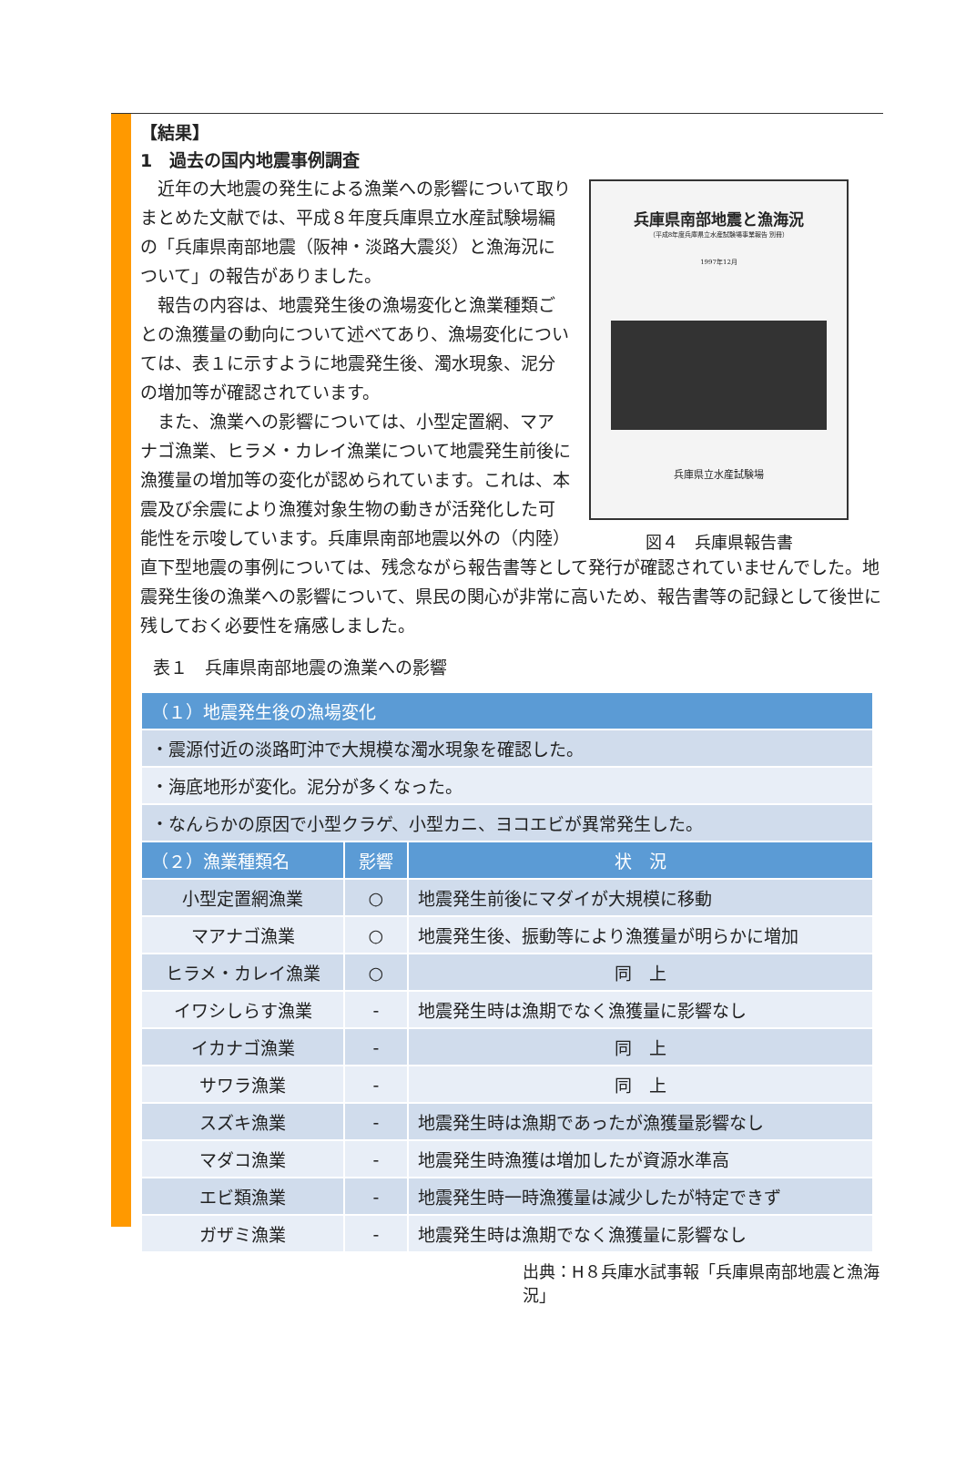【結果】
1　過去の国内地震事例調査
兵庫県南部地震と漁海況
（平成8年度兵庫県立水産試験場事業報告 別冊）
1997年12月
兵庫県立水産試験場
図４　兵庫県報告書
　近年の大地震の発生による漁業への影響について取りまとめた文献では、平成８年度兵庫県立水産試験場編の「兵庫県南部地震（阪神・淡路大震災）と漁海況について」の報告がありました。
　報告の内容は、地震発生後の漁場変化と漁業種類ごとの漁獲量の動向について述べてあり、漁場変化については、表１に示すように地震発生後、濁水現象、泥分の増加等が確認されています。
　また、漁業への影響については、小型定置網、マアナゴ漁業、ヒラメ・カレイ漁業について地震発生前後に漁獲量の増加等の変化が認められています。これは、本震及び余震により漁獲対象生物の動きが活発化した可能性を示唆しています。兵庫県南部地震以外の（内陸）直下型地震の事例については、残念ながら報告書等として発行が確認されていませんでした。地震発生後の漁業への影響について、県民の関心が非常に高いため、報告書等の記録として後世に残しておく必要性を痛感しました。
表１　兵庫県南部地震の漁業への影響
| （１）地震発生後の漁場変化 | | |
| --- | --- | --- |
| ・震源付近の淡路町沖で大規模な濁水現象を確認した。 | | |
| ・海底地形が変化。泥分が多くなった。 | | |
| ・なんらかの原因で小型クラゲ、小型カニ、ヨコエビが異常発生した。 | | |
| （２）漁業種類名 | 影響 | 状 況 |
| 小型定置網漁業 | ○ | 地震発生前後にマダイが大規模に移動 |
| マアナゴ漁業 | ○ | 地震発生後、振動等により漁獲量が明らかに増加 |
| ヒラメ・カレイ漁業 | ○ | 同 上 |
| イワシしらす漁業 | - | 地震発生時は漁期でなく漁獲量に影響なし |
| イカナゴ漁業 | - | 同 上 |
| サワラ漁業 | - | 同 上 |
| スズキ漁業 | - | 地震発生時は漁期であったが漁獲量影響なし |
| マダコ漁業 | - | 地震発生時漁獲は増加したが資源水準高 |
| エビ類漁業 | - | 地震発生時一時漁獲量は減少したが特定できず |
| ガザミ漁業 | - | 地震発生時は漁期でなく漁獲量に影響なし |
出典：H８兵庫水試事報「兵庫県南部地震と漁海況」